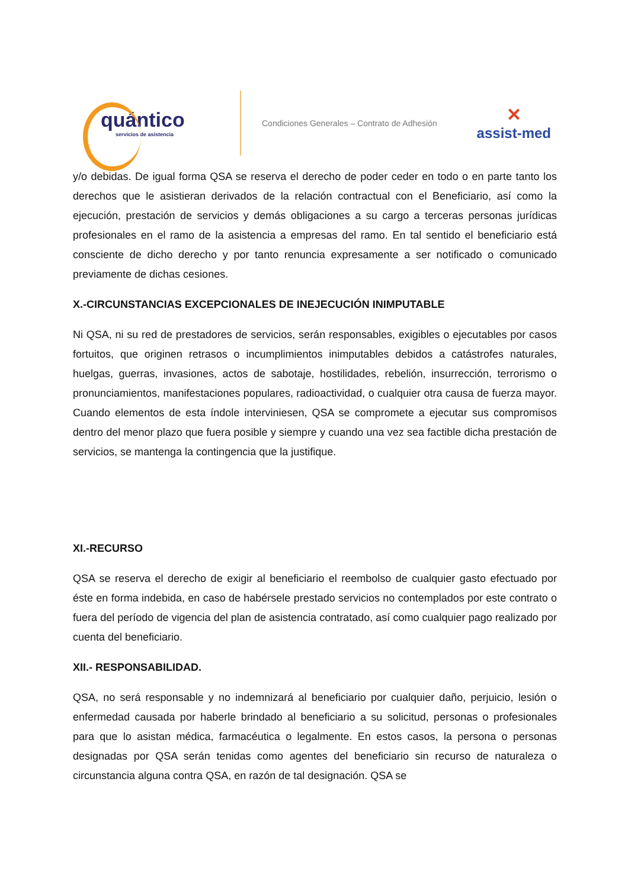quántico
servicios de asistencia
Condiciones Generales – Contrato de Adhesión
✕
assist-med
y/o debidas. De igual forma QSA se reserva el derecho de poder ceder en todo o en parte tanto los derechos que le asistieran derivados de la relación contractual con el Beneficiario, así como la ejecución, prestación de servicios y demás obligaciones a su cargo a terceras personas jurídicas profesionales en el ramo de la asistencia a empresas del ramo. En tal sentido el beneficiario está consciente de dicho derecho y por tanto renuncia expresamente a ser notificado o comunicado previamente de dichas cesiones.
X.-CIRCUNSTANCIAS EXCEPCIONALES DE INEJECUCIÓN INIMPUTABLE
Ni QSA, ni su red de prestadores de servicios, serán responsables, exigibles o ejecutables por casos fortuitos, que originen retrasos o incumplimientos inimputables debidos a catástrofes naturales, huelgas, guerras, invasiones, actos de sabotaje, hostilidades, rebelión, insurrección, terrorismo o pronunciamientos, manifestaciones populares, radioactividad, o cualquier otra causa de fuerza mayor. Cuando elementos de esta índole interviniesen, QSA se compromete a ejecutar sus compromisos dentro del menor plazo que fuera posible y siempre y cuando una vez sea factible dicha prestación de servicios, se mantenga la contingencia que la justifique.
XI.-RECURSO
QSA se reserva el derecho de exigir al beneficiario el reembolso de cualquier gasto efectuado por éste en forma indebida, en caso de habérsele prestado servicios no contemplados por este contrato o fuera del período de vigencia del plan de asistencia contratado, así como cualquier pago realizado por cuenta del beneficiario.
XII.- RESPONSABILIDAD.
QSA, no será responsable y no indemnizará al beneficiario por cualquier daño, perjuicio, lesión o enfermedad causada por haberle brindado al beneficiario a su solicitud, personas o profesionales para que lo asistan médica, farmacéutica o legalmente. En estos casos, la persona o personas designadas por QSA serán tenidas como agentes del beneficiario sin recurso de naturaleza o circunstancia alguna contra QSA, en razón de tal designación. QSA se